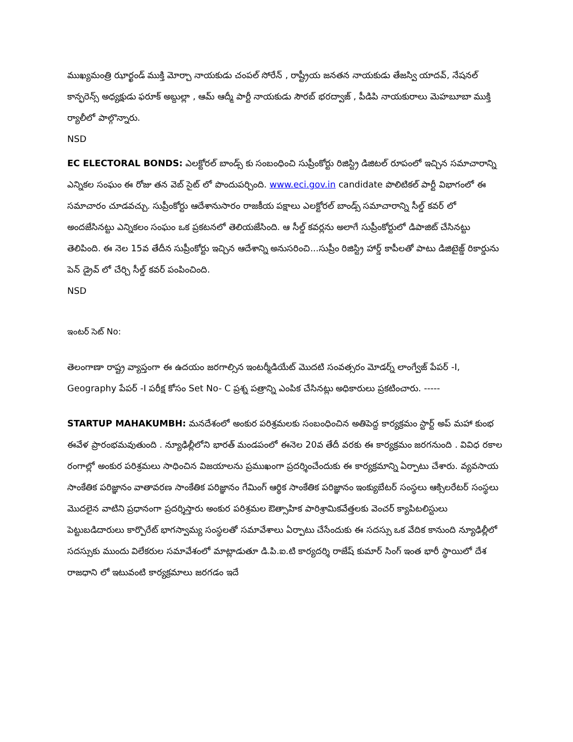ముఖ్యమంత్రి ఝార్ఖండ్ ముక్తి మోర్చా నాయకుడు చంపల్ సోరేన్ , రాష్ట్రీయ జనతన నాయకుడు తేజస్వి యాదవ్, నేషనల్ కాన్ఫరెన్స్ అధ్యక్షుడు ఫరూక్ అబ్దుల్లా , ఆమ్ ఆద్మీ పార్టీ నాయకుడు సౌరబ్ భరద్వాజ్ , పీడిపి నాయకురాలు మెహబూబా ముక్తి ర్యాలీలో పాల్గొన్నారు.
NSD
EC ELECTORAL BONDS: ఎలక్టోరల్ బాండ్స్ కు సంబంధించి సుప్రీంకోర్టు రిజిస్ట్రి డిజిటల్ రూపంలో ఇచ్చిన సమాచారాన్ని ఎన్నికల సంఘం ఈ రోజు తన వెబ్ సైట్ లో పొందుపర్చింది. www.eci.gov.in candidate పొలిటికల్ పార్టీ విభాగంలో ఈ సమాచారం చూడవచ్చు. సుప్రీంకోర్టు ఆదేశానుసారం రాజకీయ పక్షాలు ఎలక్టోరల్ బాండ్స్ సమాచారాన్ని సీల్డ్ కవర్ లో అందజేసినట్టు ఎన్నికలం సంఘం ఒక ప్రకటనలో తెలియజేసింది. ఆ సీల్డ్ కవర్లను అలాగే సుప్రీంకోర్టులో డిపాజిట్ చేసినట్టు తెలిపింది. ఈ నెల 15వ తేదీన సుప్రీంకోర్టు ఇచ్చిన ఆదేశాన్ని అనుసరించి...సుప్రీం రిజిస్ట్రి హార్డ్ కాపీలతో పాటు డిజిటైజ్డ్ రికార్డును పెన్ డ్రైవ్ లో చేర్చి సీల్డ్ కవర్ పంపించింది.
NSD
ఇంటర్ సెట్ No:
తెలంగాణా రాష్ట్ర వ్యాప్తంగా ఈ ఉదయం జరగాల్సిన ఇంటర్మీడియేట్ మొదటి సంవత్సరం మోడర్న్ లాంగ్వేజ్ పేపర్ -I, Geography పేపర్ -I పరీక్ష కోసం Set No- C ప్రశ్న పత్రాన్ని ఎంపిక చేసినట్లు అధికారులు ప్రకటించారు. -----
STARTUP MAHAKUMBH: మనదేశంలో అంకుర పరిశ్రమలకు సంబంధించిన అతిపెద్ద కార్యక్రమం స్టార్ట్ అప్ మహా కుంభ ఈవేళ ప్రారంభమవుతుంది . న్యూఢిల్లీలోని భారత్ మండపంలో ఈనెల 20వ తేదీ వరకు ఈ కార్యక్రమం జరగనుంది . వివిధ రకాల రంగాల్లో అంకుర పరిశ్రమలు సాధించిన విజయాలను ప్రముఖంగా ప్రదర్శించేందుకు ఈ కార్యక్రమాన్ని ఏర్పాటు చేశారు. వ్యవసాయ సాంకేతిక పరిజ్ఞానం వాతావరణ సాంకేతిక పరిజ్ఞానం గేమింగ్ ఆర్థిక సాంకేతిక పరిజ్ఞానం ఇంక్యుబేటర్ సంస్థలు ఆక్సిలరేటర్ సంస్థలు మొదలైన వాటిని ప్రధానంగా ప్రదర్శిస్తారు అంకుర పరిశ్రమల ఔత్సాహిక పారిశ్రామికవేత్తలకు వెంచర్ క్యాపిటలిస్టులు పెట్టుబడిదారులు కార్పొరేట్ భాగస్వామ్య సంస్థలతో సమావేశాలు ఏర్పాటు చేసేందుకు ఈ సదస్సు ఒక వేదిక కానుంది న్యూఢిల్లీలో సదస్సుకు ముందు విలేకరుల సమావేశంలో మాట్లాడుతూ డి.పి.ఐ.టి కార్యదర్శి రాజేష్ కుమార్ సింగ్ ఇంత భారీ స్థాయిలో దేశ రాజధాని లో ఇటువంటి కార్యక్రమాలు జరగడం ఇదే